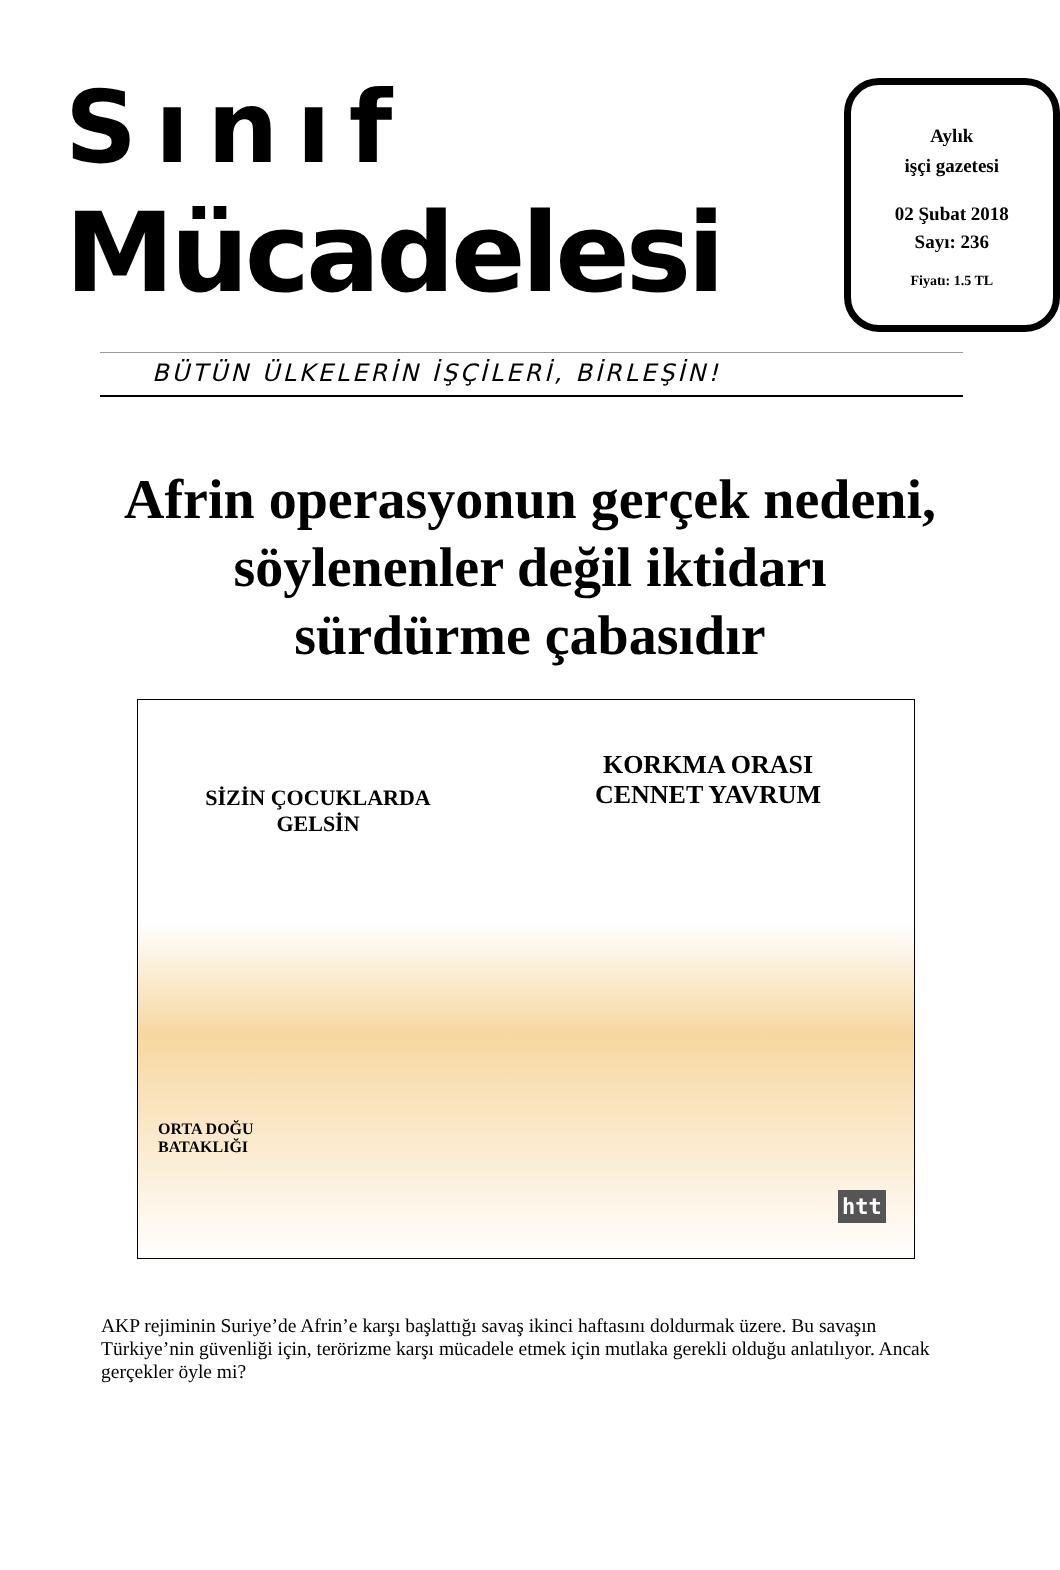Sınıf
Mücadelesi
Aylık
işçi gazetesi
02 Şubat 2018
Sayı: 236
Fiyatı: 1.5 TL
BÜTÜN ÜLKELERİN İŞÇİLERİ, BİRLEŞİN!
Afrin operasyonun gerçek nedeni,
söylenenler değil iktidarı
sürdürme çabasıdır
SİZİN ÇOCUKLARDA
GELSİN
KORKMA ORASI
CENNET YAVRUM
ORTA DOĞU
BATAKLIĞI
htt
AKP rejiminin Suriye’de Afrin’e karşı başlattığı savaş ikinci haftasını doldurmak üzere. Bu savaşın Türkiye’nin güvenliği için, terörizme karşı mücadele etmek için mutlaka gerekli olduğu anlatılıyor. Ancak gerçekler öyle mi?